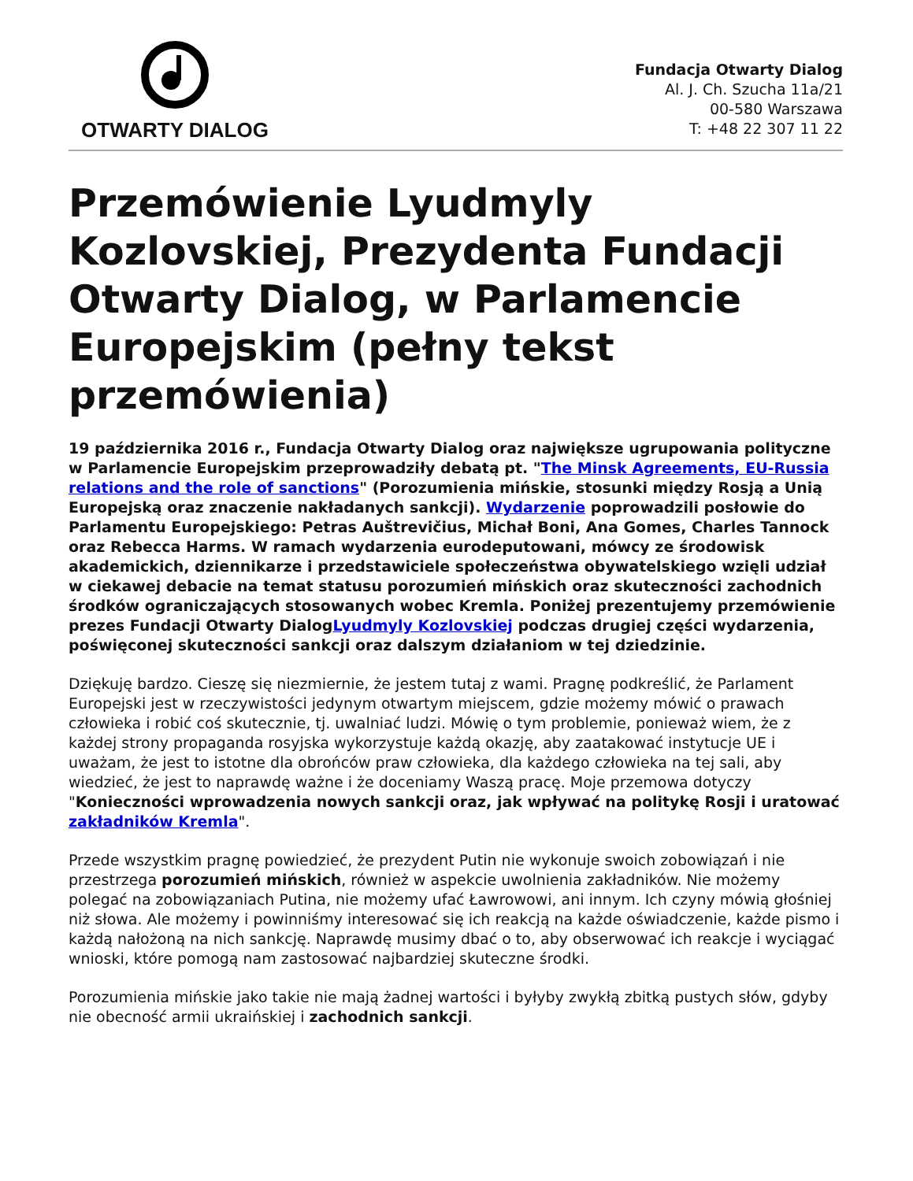OTWARTY DIALOG
Fundacja Otwarty Dialog
Al. J. Ch. Szucha 11a/21
00-580 Warszawa
T: +48 22 307 11 22
Przemówienie Lyudmyly Kozlovskiej, Prezydenta Fundacji Otwarty Dialog, w Parlamencie Europejskim (pełny tekst przemówienia)
19 października 2016 r., Fundacja Otwarty Dialog oraz największe ugrupowania polityczne w Parlamencie Europejskim przeprowadziły debatą pt. "The Minsk Agreements, EU-Russia relations and the role of sanctions" (Porozumienia mińskie, stosunki między Rosją a Unią Europejską oraz znaczenie nakładanych sankcji). Wydarzenie poprowadzili posłowie do Parlamentu Europejskiego: Petras Auštrevičius, Michał Boni, Ana Gomes, Charles Tannock oraz Rebecca Harms. W ramach wydarzenia eurodeputowani, mówcy ze środowisk akademickich, dziennikarze i przedstawiciele społeczeństwa obywatelskiego wzięli udział w ciekawej debacie na temat statusu porozumień mińskich oraz skuteczności zachodnich środków ograniczających stosowanych wobec Kremla. Poniżej prezentujemy przemówienie prezes Fundacji Otwarty DialogLyudmyly Kozlovskiej podczas drugiej części wydarzenia, poświęconej skuteczności sankcji oraz dalszym działaniom w tej dziedzinie.
Dziękuję bardzo. Cieszę się niezmiernie, że jestem tutaj z wami. Pragnę podkreślić, że Parlament Europejski jest w rzeczywistości jedynym otwartym miejscem, gdzie możemy mówić o prawach człowieka i robić coś skutecznie, tj. uwalniać ludzi. Mówię o tym problemie, ponieważ wiem, że z każdej strony propaganda rosyjska wykorzystuje każdą okazję, aby zaatakować instytucje UE i uważam, że jest to istotne dla obrońców praw człowieka, dla każdego człowieka na tej sali, aby wiedzieć, że jest to naprawdę ważne i że doceniamy Waszą pracę. Moje przemowa dotyczy "Konieczności wprowadzenia nowych sankcji oraz, jak wpływać na politykę Rosji i uratować zakładników Kremla".
Przede wszystkim pragnę powiedzieć, że prezydent Putin nie wykonuje swoich zobowiązań i nie przestrzega porozumień mińskich, również w aspekcie uwolnienia zakładników. Nie możemy polegać na zobowiązaniach Putina, nie możemy ufać Ławrowowi, ani innym. Ich czyny mówią głośniej niż słowa. Ale możemy i powinniśmy interesować się ich reakcją na każde oświadczenie, każde pismo i każdą nałożoną na nich sankcję. Naprawdę musimy dbać o to, aby obserwować ich reakcje i wyciągać wnioski, które pomogą nam zastosować najbardziej skuteczne środki.
Porozumienia mińskie jako takie nie mają żadnej wartości i byłyby zwykłą zbitką pustych słów, gdyby nie obecność armii ukraińskiej i zachodnich sankcji.